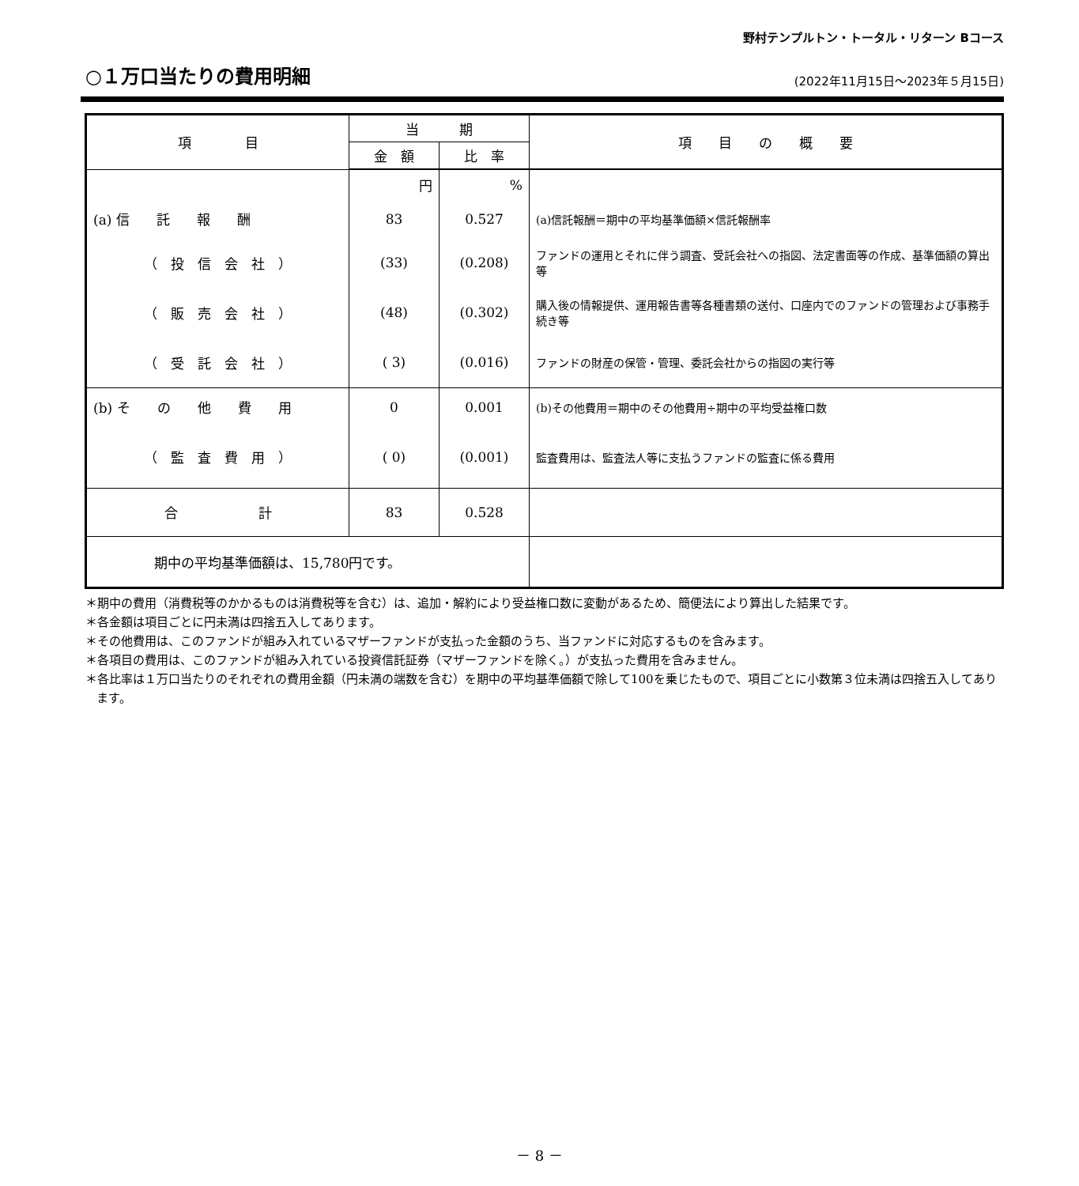野村テンプルトン・トータル・リターン Bコース
○１万口当たりの費用明細
(2022年11月15日～2023年５月15日)
| 項 目 | 当 期 | | 項 目 の 概 要 |
| --- | --- | --- | --- |
| | 金 額 | 比 率 | |
| | 円 | % | |
| (a) 信 託 報 酬 | 83 | 0.527 | (a)信託報酬＝期中の平均基準価額×信託報酬率 |
| （ 投 信 会 社 ） | (33) | (0.208) | ファンドの運用とそれに伴う調査、受託会社への指図、法定書面等の作成、基準価額の算出等 |
| （ 販 売 会 社 ） | (48) | (0.302) | 購入後の情報提供、運用報告書等各種書類の送付、口座内でのファンドの管理および事務手続き等 |
| （ 受 託 会 社 ） | ( 3) | (0.016) | ファンドの財産の保管・管理、委託会社からの指図の実行等 |
| (b) そ の 他 費 用 | 0 | 0.001 | (b)その他費用＝期中のその他費用÷期中の平均受益権口数 |
| （ 監 査 費 用 ） | ( 0) | (0.001) | 監査費用は、監査法人等に支払うファンドの監査に係る費用 |
| 合 計 | 83 | 0.528 | |
| 期中の平均基準価額は、15,780円です。 | | | |
＊期中の費用（消費税等のかかるものは消費税等を含む）は、追加・解約により受益権口数に変動があるため、簡便法により算出した結果です。
＊各金額は項目ごとに円未満は四捨五入してあります。
＊その他費用は、このファンドが組み入れているマザーファンドが支払った金額のうち、当ファンドに対応するものを含みます。
＊各項目の費用は、このファンドが組み入れている投資信託証券（マザーファンドを除く。）が支払った費用を含みません。
＊各比率は１万口当たりのそれぞれの費用金額（円未満の端数を含む）を期中の平均基準価額で除して100を乗じたもので、項目ごとに小数第３位未満は四捨五入してあります。
－ 8 －